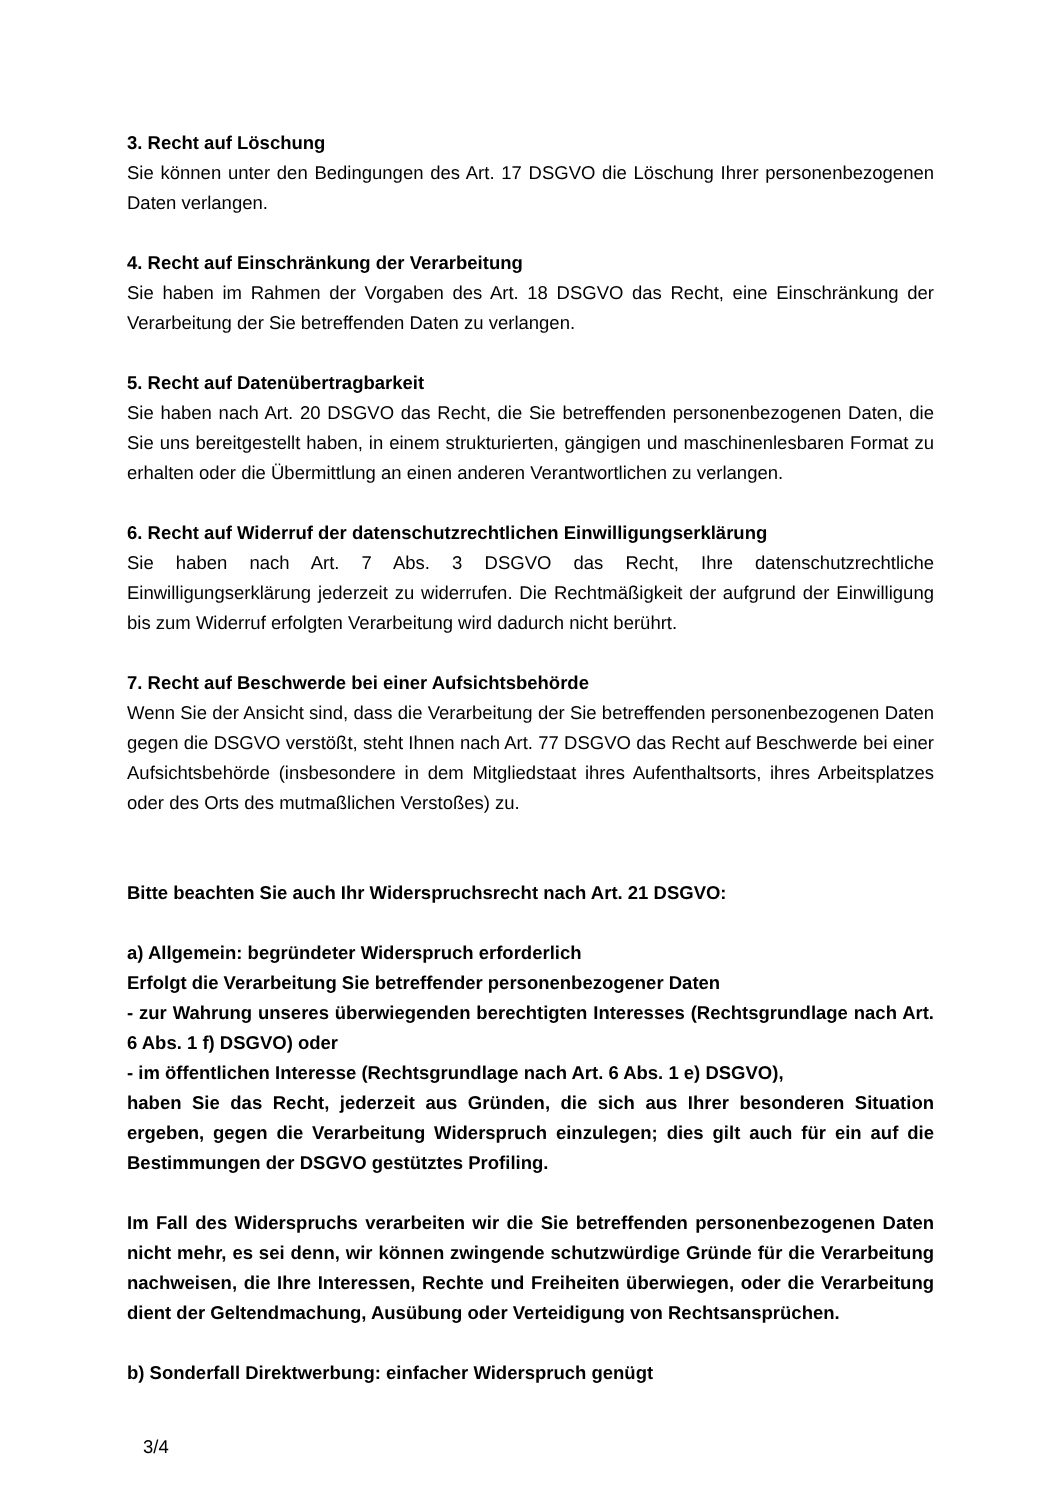3. Recht auf Löschung
Sie können unter den Bedingungen des Art. 17 DSGVO die Löschung Ihrer personenbezogenen Daten verlangen.
4. Recht auf Einschränkung der Verarbeitung
Sie haben im Rahmen der Vorgaben des Art. 18 DSGVO das Recht, eine Einschränkung der Verarbeitung der Sie betreffenden Daten zu verlangen.
5. Recht auf Datenübertragbarkeit
Sie haben nach Art. 20 DSGVO das Recht, die Sie betreffenden personenbezogenen Daten, die Sie uns bereitgestellt haben, in einem strukturierten, gängigen und maschinenlesbaren Format zu erhalten oder die Übermittlung an einen anderen Verantwortlichen zu verlangen.
6. Recht auf Widerruf der datenschutzrechtlichen Einwilligungserklärung
Sie haben nach Art. 7 Abs. 3 DSGVO das Recht, Ihre datenschutzrechtliche Einwilligungserklärung jederzeit zu widerrufen. Die Rechtmäßigkeit der aufgrund der Einwilligung bis zum Widerruf erfolgten Verarbeitung wird dadurch nicht berührt.
7. Recht auf Beschwerde bei einer Aufsichtsbehörde
Wenn Sie der Ansicht sind, dass die Verarbeitung der Sie betreffenden personenbezogenen Daten gegen die DSGVO verstößt, steht Ihnen nach Art. 77 DSGVO das Recht auf Beschwerde bei einer Aufsichtsbehörde (insbesondere in dem Mitgliedstaat ihres Aufenthaltsorts, ihres Arbeitsplatzes oder des Orts des mutmaßlichen Verstoßes) zu.
Bitte beachten Sie auch Ihr Widerspruchsrecht nach Art. 21 DSGVO:
a) Allgemein: begründeter Widerspruch erforderlich
Erfolgt die Verarbeitung Sie betreffender personenbezogener Daten
- zur Wahrung unseres überwiegenden berechtigten Interesses (Rechtsgrundlage nach Art. 6 Abs. 1 f) DSGVO) oder
- im öffentlichen Interesse (Rechtsgrundlage nach Art. 6 Abs. 1 e) DSGVO),
haben Sie das Recht, jederzeit aus Gründen, die sich aus Ihrer besonderen Situation ergeben, gegen die Verarbeitung Widerspruch einzulegen; dies gilt auch für ein auf die Bestimmungen der DSGVO gestütztes Profiling.
Im Fall des Widerspruchs verarbeiten wir die Sie betreffenden personenbezogenen Daten nicht mehr, es sei denn, wir können zwingende schutzwürdige Gründe für die Verarbeitung nachweisen, die Ihre Interessen, Rechte und Freiheiten überwiegen, oder die Verarbeitung dient der Geltendmachung, Ausübung oder Verteidigung von Rechtsansprüchen.
b) Sonderfall Direktwerbung: einfacher Widerspruch genügt
3/4